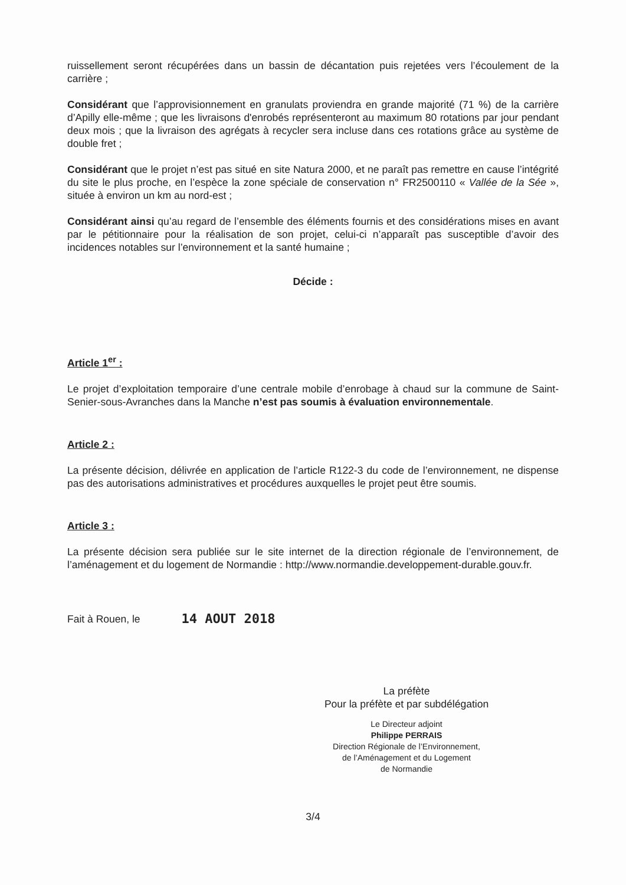ruissellement seront récupérées dans un bassin de décantation puis rejetées vers l’écoulement de la carrière ;
Considérant que l’approvisionnement en granulats proviendra en grande majorité (71 %) de la carrière d’Apilly elle-même ; que les livraisons d'enrobés représenteront au maximum 80 rotations par jour pendant deux mois ; que la livraison des agrégats à recycler sera incluse dans ces rotations grâce au système de double fret ;
Considérant que le projet n’est pas situé en site Natura 2000, et ne paraît pas remettre en cause l’intégrité du site le plus proche, en l’espèce la zone spéciale de conservation n° FR2500110 « Vallée de la Sée », située à environ un km au nord-est ;
Considérant ainsi qu’au regard de l’ensemble des éléments fournis et des considérations mises en avant par le pétitionnaire pour la réalisation de son projet, celui-ci n’apparaît pas susceptible d’avoir des incidences notables sur l’environnement et la santé humaine ;
Décide :
Article 1<sup>er</sup> :
Le projet d’exploitation temporaire d’une centrale mobile d’enrobage à chaud sur la commune de Saint-Senier-sous-Avranches dans la Manche n’est pas soumis à évaluation environnementale.
Article 2 :
La présente décision, délivrée en application de l’article R122-3 du code de l’environnement, ne dispense pas des autorisations administratives et procédures auxquelles le projet peut être soumis.
Article 3 :
La présente décision sera publiée sur le site internet de la direction régionale de l’environnement, de l’aménagement et du logement de Normandie : http://www.normandie.developpement-durable.gouv.fr.
Fait à Rouen, le 14 AOUT 2018
La préfète
Pour la préfète et par subdélégation
Le Directeur adjoint
Philippe PERRAIS
Direction Régionale de l’Environnement,
de l’Aménagement et du Logement
de Normandie
3/4